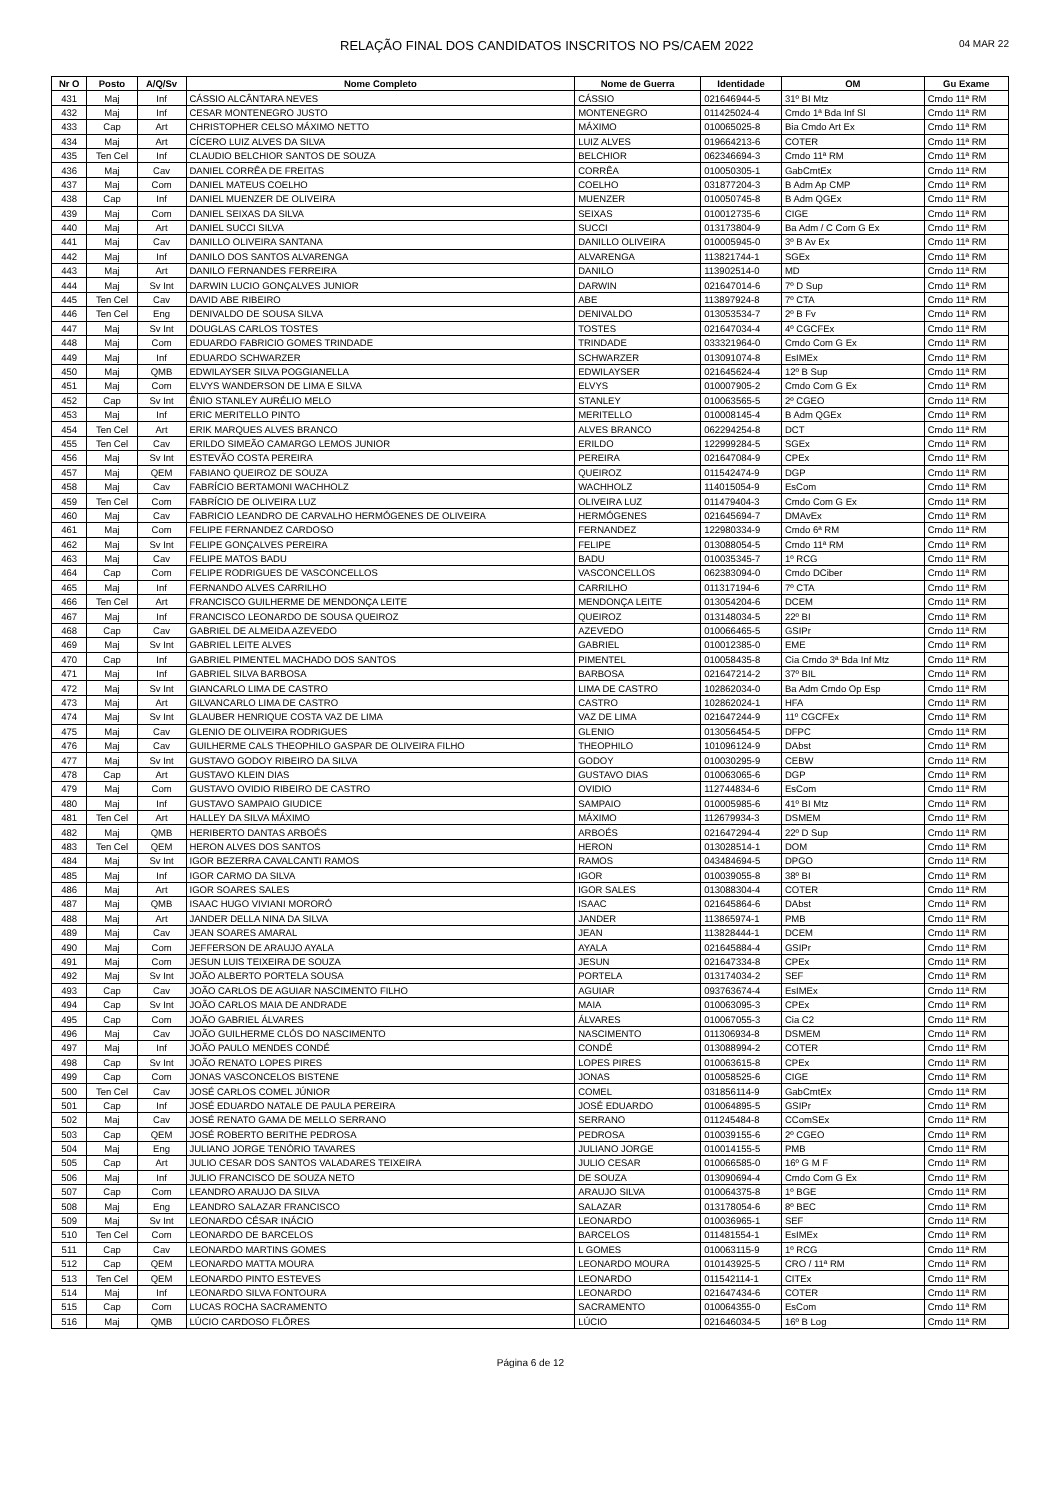RELAÇÃO FINAL DOS CANDIDATOS INSCRITOS NO PS/CAEM 2022 04 MAR 22
| Nr O | Posto | A/Q/Sv | Nome Completo | Nome de Guerra | Identidade | OM | Gu Exame |
| --- | --- | --- | --- | --- | --- | --- | --- |
| 431 | Maj | Inf | CÁSSIO ALCÂNTARA NEVES | CÁSSIO | 021646944-5 | 31º BI Mtz | Cmdo 11ª RM |
| 432 | Maj | Inf | CESAR MONTENEGRO JUSTO | MONTENEGRO | 011425024-4 | Cmdo 1ª Bda Inf Sl | Cmdo 11ª RM |
| 433 | Cap | Art | CHRISTOPHER CELSO MÁXIMO NETTO | MÁXIMO | 010065025-8 | Bia Cmdo Art Ex | Cmdo 11ª RM |
| 434 | Maj | Art | CÍCERO LUIZ ALVES DA SILVA | LUIZ ALVES | 019664213-6 | COTER | Cmdo 11ª RM |
| 435 | Ten Cel | Inf | CLAUDIO BELCHIOR SANTOS DE SOUZA | BELCHIOR | 062346694-3 | Cmdo 11ª RM | Cmdo 11ª RM |
| 436 | Maj | Cav | DANIEL CORRÊA DE FREITAS | CORRÊA | 010050305-1 | GabCmtEx | Cmdo 11ª RM |
| 437 | Maj | Com | DANIEL MATEUS COELHO | COELHO | 031877204-3 | B Adm Ap CMP | Cmdo 11ª RM |
| 438 | Cap | Inf | DANIEL MUENZER DE OLIVEIRA | MUENZER | 010050745-8 | B Adm QGEx | Cmdo 11ª RM |
| 439 | Maj | Com | DANIEL SEIXAS DA SILVA | SEIXAS | 010012735-6 | CIGE | Cmdo 11ª RM |
| 440 | Maj | Art | DANIEL SUCCI SILVA | SUCCI | 013173804-9 | Ba Adm / C Com G Ex | Cmdo 11ª RM |
| 441 | Maj | Cav | DANILLO OLIVEIRA SANTANA | DANILLO OLIVEIRA | 010005945-0 | 3º B Av Ex | Cmdo 11ª RM |
| 442 | Maj | Inf | DANILO DOS SANTOS ALVARENGA | ALVARENGA | 113821744-1 | SGEx | Cmdo 11ª RM |
| 443 | Maj | Art | DANILO FERNANDES FERREIRA | DANILO | 113902514-0 | MD | Cmdo 11ª RM |
| 444 | Maj | Sv Int | DARWIN LUCIO GONÇALVES JUNIOR | DARWIN | 021647014-6 | 7º D Sup | Cmdo 11ª RM |
| 445 | Ten Cel | Cav | DAVID ABE RIBEIRO | ABE | 113897924-8 | 7º CTA | Cmdo 11ª RM |
| 446 | Ten Cel | Eng | DENIVALDO DE SOUSA SILVA | DENIVALDO | 013053534-7 | 2º B Fv | Cmdo 11ª RM |
| 447 | Maj | Sv Int | DOUGLAS CARLOS TOSTES | TOSTES | 021647034-4 | 4º CGCFEx | Cmdo 11ª RM |
| 448 | Maj | Com | EDUARDO FABRICIO GOMES TRINDADE | TRINDADE | 033321964-0 | Cmdo Com G Ex | Cmdo 11ª RM |
| 449 | Maj | Inf | EDUARDO SCHWARZER | SCHWARZER | 013091074-8 | EsIMEx | Cmdo 11ª RM |
| 450 | Maj | QMB | EDWILAYSER SILVA POGGIANELLA | EDWILAYSER | 021645624-4 | 12º B Sup | Cmdo 11ª RM |
| 451 | Maj | Com | ELVYS WANDERSON DE LIMA E SILVA | ELVYS | 010007905-2 | Cmdo Com G Ex | Cmdo 11ª RM |
| 452 | Cap | Sv Int | ÊNIO STANLEY AURÉLIO MELO | STANLEY | 010063565-5 | 2º CGEO | Cmdo 11ª RM |
| 453 | Maj | Inf | ERIC MERITELLO PINTO | MERITELLO | 010008145-4 | B Adm QGEx | Cmdo 11ª RM |
| 454 | Ten Cel | Art | ERIK MARQUES ALVES BRANCO | ALVES BRANCO | 062294254-8 | DCT | Cmdo 11ª RM |
| 455 | Ten Cel | Cav | ERILDO SIMEÃO CAMARGO LEMOS JUNIOR | ERILDO | 122999284-5 | SGEx | Cmdo 11ª RM |
| 456 | Maj | Sv Int | ESTEVÃO COSTA PEREIRA | PEREIRA | 021647084-9 | CPEx | Cmdo 11ª RM |
| 457 | Maj | QEM | FABIANO QUEIROZ DE SOUZA | QUEIROZ | 011542474-9 | DGP | Cmdo 11ª RM |
| 458 | Maj | Cav | FABRÍCIO BERTAMONI WACHHOLZ | WACHHOLZ | 114015054-9 | EsCom | Cmdo 11ª RM |
| 459 | Ten Cel | Com | FABRÍCIO DE OLIVEIRA LUZ | OLIVEIRA LUZ | 011479404-3 | Cmdo Com G Ex | Cmdo 11ª RM |
| 460 | Maj | Cav | FABRICIO LEANDRO DE CARVALHO HERMÓGENES DE OLIVEIRA | HERMÓGENES | 021645694-7 | DMAvEx | Cmdo 11ª RM |
| 461 | Maj | Com | FELIPE FERNANDEZ CARDOSO | FERNANDEZ | 122980334-9 | Cmdo 6ª RM | Cmdo 11ª RM |
| 462 | Maj | Sv Int | FELIPE GONÇALVES PEREIRA | FELIPE | 013088054-5 | Cmdo 11ª RM | Cmdo 11ª RM |
| 463 | Maj | Cav | FELIPE MATOS BADU | BADU | 010035345-7 | 1º RCG | Cmdo 11ª RM |
| 464 | Cap | Com | FELIPE RODRIGUES DE VASCONCELLOS | VASCONCELLOS | 062383094-0 | Cmdo DCiber | Cmdo 11ª RM |
| 465 | Maj | Inf | FERNANDO ALVES CARRILHO | CARRILHO | 011317194-6 | 7º CTA | Cmdo 11ª RM |
| 466 | Ten Cel | Art | FRANCISCO GUILHERME DE MENDONÇA LEITE | MENDONÇA LEITE | 013054204-6 | DCEM | Cmdo 11ª RM |
| 467 | Maj | Inf | FRANCISCO LEONARDO DE SOUSA QUEIROZ | QUEIROZ | 013148034-5 | 22º BI | Cmdo 11ª RM |
| 468 | Cap | Cav | GABRIEL DE ALMEIDA AZEVEDO | AZEVEDO | 010066465-5 | GSIPr | Cmdo 11ª RM |
| 469 | Maj | Sv Int | GABRIEL LEITE ALVES | GABRIEL | 010012385-0 | EME | Cmdo 11ª RM |
| 470 | Cap | Inf | GABRIEL PIMENTEL MACHADO DOS SANTOS | PIMENTEL | 010058435-8 | Cia Cmdo 3ª Bda Inf Mtz | Cmdo 11ª RM |
| 471 | Maj | Inf | GABRIEL SILVA BARBOSA | BARBOSA | 021647214-2 | 37º BIL | Cmdo 11ª RM |
| 472 | Maj | Sv Int | GIANCARLO LIMA DE CASTRO | LIMA DE CASTRO | 102862034-0 | Ba Adm Cmdo Op Esp | Cmdo 11ª RM |
| 473 | Maj | Art | GILVANCARLO LIMA DE CASTRO | CASTRO | 102862024-1 | HFA | Cmdo 11ª RM |
| 474 | Maj | Sv Int | GLAUBER HENRIQUE COSTA VAZ DE LIMA | VAZ DE LIMA | 021647244-9 | 11º CGCFEx | Cmdo 11ª RM |
| 475 | Maj | Cav | GLENIO DE OLIVEIRA RODRIGUES | GLENIO | 013056454-5 | DFPC | Cmdo 11ª RM |
| 476 | Maj | Cav | GUILHERME CALS THEOPHILO GASPAR DE OLIVEIRA FILHO | THEOPHILO | 101096124-9 | DAbst | Cmdo 11ª RM |
| 477 | Maj | Sv Int | GUSTAVO GODOY RIBEIRO DA SILVA | GODOY | 010030295-9 | CEBW | Cmdo 11ª RM |
| 478 | Cap | Art | GUSTAVO KLEIN DIAS | GUSTAVO DIAS | 010063065-6 | DGP | Cmdo 11ª RM |
| 479 | Maj | Com | GUSTAVO OVIDIO RIBEIRO DE CASTRO | OVIDIO | 112744834-6 | EsCom | Cmdo 11ª RM |
| 480 | Maj | Inf | GUSTAVO SAMPAIO GIUDICE | SAMPAIO | 010005985-6 | 41º BI Mtz | Cmdo 11ª RM |
| 481 | Ten Cel | Art | HALLEY DA SILVA MÁXIMO | MÁXIMO | 112679934-3 | DSMEM | Cmdo 11ª RM |
| 482 | Maj | QMB | HERIBERTO DANTAS ARBOÉS | ARBOÉS | 021647294-4 | 22º D Sup | Cmdo 11ª RM |
| 483 | Ten Cel | QEM | HERON ALVES DOS SANTOS | HERON | 013028514-1 | DOM | Cmdo 11ª RM |
| 484 | Maj | Sv Int | IGOR BEZERRA CAVALCANTI RAMOS | RAMOS | 043484694-5 | DPGO | Cmdo 11ª RM |
| 485 | Maj | Inf | IGOR CARMO DA SILVA | IGOR | 010039055-8 | 38º BI | Cmdo 11ª RM |
| 486 | Maj | Art | IGOR SOARES SALES | IGOR SALES | 013088304-4 | COTER | Cmdo 11ª RM |
| 487 | Maj | QMB | ISAAC HUGO VIVIANI MORORÓ | ISAAC | 021645864-6 | DAbst | Cmdo 11ª RM |
| 488 | Maj | Art | JANDER DELLA NINA DA SILVA | JANDER | 113865974-1 | PMB | Cmdo 11ª RM |
| 489 | Maj | Cav | JEAN SOARES AMARAL | JEAN | 113828444-1 | DCEM | Cmdo 11ª RM |
| 490 | Maj | Com | JEFFERSON DE ARAUJO AYALA | AYALA | 021645884-4 | GSIPr | Cmdo 11ª RM |
| 491 | Maj | Com | JESUN LUIS TEIXEIRA DE SOUZA | JESUN | 021647334-8 | CPEx | Cmdo 11ª RM |
| 492 | Maj | Sv Int | JOÃO ALBERTO PORTELA SOUSA | PORTELA | 013174034-2 | SEF | Cmdo 11ª RM |
| 493 | Cap | Cav | JOÃO CARLOS DE AGUIAR NASCIMENTO FILHO | AGUIAR | 093763674-4 | EsIMEx | Cmdo 11ª RM |
| 494 | Cap | Sv Int | JOÃO CARLOS MAIA DE ANDRADE | MAIA | 010063095-3 | CPEx | Cmdo 11ª RM |
| 495 | Cap | Com | JOÃO GABRIEL ÁLVARES | ÁLVARES | 010067055-3 | Cia C2 | Cmdo 11ª RM |
| 496 | Maj | Cav | JOÃO GUILHERME CLÓS DO NASCIMENTO | NASCIMENTO | 011306934-8 | DSMEM | Cmdo 11ª RM |
| 497 | Maj | Inf | JOÃO PAULO MENDES CONDÉ | CONDÉ | 013088994-2 | COTER | Cmdo 11ª RM |
| 498 | Cap | Sv Int | JOÃO RENATO LOPES PIRES | LOPES PIRES | 010063615-8 | CPEx | Cmdo 11ª RM |
| 499 | Cap | Com | JONAS VASCONCELOS BISTENE | JONAS | 010058525-6 | CIGE | Cmdo 11ª RM |
| 500 | Ten Cel | Cav | JOSÉ CARLOS COMEL JÚNIOR | COMEL | 031856114-9 | GabCmtEx | Cmdo 11ª RM |
| 501 | Cap | Inf | JOSÉ EDUARDO NATALE DE PAULA PEREIRA | JOSÉ EDUARDO | 010064895-5 | GSIPr | Cmdo 11ª RM |
| 502 | Maj | Cav | JOSÉ RENATO GAMA DE MELLO SERRANO | SERRANO | 011245484-8 | CComSEx | Cmdo 11ª RM |
| 503 | Cap | QEM | JOSÉ ROBERTO BERITHE PEDROSA | PEDROSA | 010039155-6 | 2º CGEO | Cmdo 11ª RM |
| 504 | Maj | Eng | JULIANO JORGE TENÓRIO TAVARES | JULIANO JORGE | 010014155-5 | PMB | Cmdo 11ª RM |
| 505 | Cap | Art | JULIO CESAR DOS SANTOS VALADARES TEIXEIRA | JULIO CESAR | 010066585-0 | 16º G M F | Cmdo 11ª RM |
| 506 | Maj | Inf | JULIO FRANCISCO DE SOUZA NETO | DE SOUZA | 013090694-4 | Cmdo Com G Ex | Cmdo 11ª RM |
| 507 | Cap | Com | LEANDRO ARAUJO DA SILVA | ARAUJO SILVA | 010064375-8 | 1º BGE | Cmdo 11ª RM |
| 508 | Maj | Eng | LEANDRO SALAZAR FRANCISCO | SALAZAR | 013178054-6 | 8º BEC | Cmdo 11ª RM |
| 509 | Maj | Sv Int | LEONARDO CÉSAR INÁCIO | LEONARDO | 010036965-1 | SEF | Cmdo 11ª RM |
| 510 | Ten Cel | Com | LEONARDO DE BARCELOS | BARCELOS | 011481554-1 | EsIMEx | Cmdo 11ª RM |
| 511 | Cap | Cav | LEONARDO MARTINS GOMES | L GOMES | 010063115-9 | 1º RCG | Cmdo 11ª RM |
| 512 | Cap | QEM | LEONARDO MATTA MOURA | LEONARDO MOURA | 010143925-5 | CRO / 11ª RM | Cmdo 11ª RM |
| 513 | Ten Cel | QEM | LEONARDO PINTO ESTEVES | LEONARDO | 011542114-1 | CITEx | Cmdo 11ª RM |
| 514 | Maj | Inf | LEONARDO SILVA FONTOURA | LEONARDO | 021647434-6 | COTER | Cmdo 11ª RM |
| 515 | Cap | Com | LUCAS ROCHA SACRAMENTO | SACRAMENTO | 010064355-0 | EsCom | Cmdo 11ª RM |
| 516 | Maj | QMB | LÚCIO CARDOSO FLÔRES | LÚCIO | 021646034-5 | 16º B Log | Cmdo 11ª RM |
Página 6 de 12